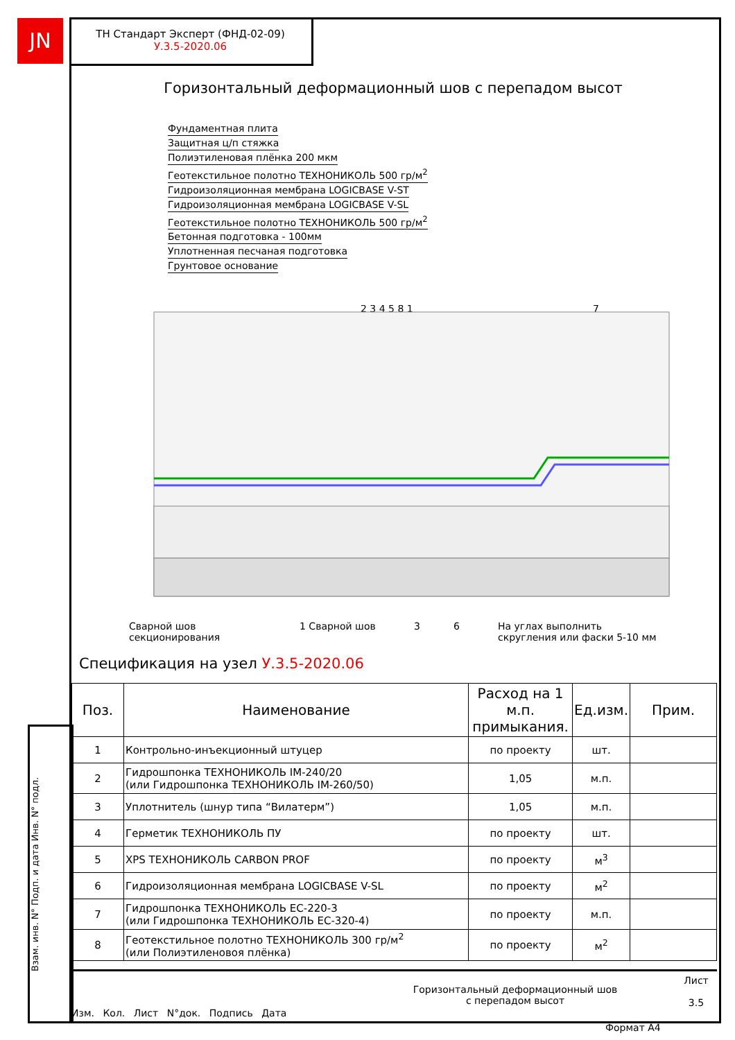JN
ТН Стандарт Эксперт (ФНД-02-09)
У.3.5-2020.06
Горизонтальный деформационный шов с перепадом высот
Фундаментная плита
Защитная ц/п стяжка
Полиэтиленовая плёнка 200 мкм
Геотекстильное полотно ТЕХНОНИКОЛЬ 500 гр/м<sup>2</sup>
Гидроизоляционная мембрана LOGICBASE V-ST
Гидроизоляционная мембрана LOGICBASE V-SL
Геотекстильное полотно ТЕХНОНИКОЛЬ 500 гр/м<sup>2</sup>
Бетонная подготовка - 100мм
Уплотненная песчаная подготовка
Грунтовое основание
2 3 4 5 8 1
7
Сварной шов
секционирования
1 Сварной шов 3 6
На углах выполнить
скругления или фаски 5-10 мм
Спецификация на узел У.3.5-2020.06
| Поз. | Наименование | Расход на 1 м.п. примыкания. | Ед.изм. | Прим. |
| --- | --- | --- | --- | --- |
| 1 | Контрольно-инъекционный штуцер | по проекту | шт. | |
| 2 | Гидрошпонка ТЕХНОНИКОЛЬ IM-240/20 (или Гидрошпонка ТЕХНОНИКОЛЬ IM-260/50) | 1,05 | м.п. | |
| 3 | Уплотнитель (шнур типа “Вилатерм”) | 1,05 | м.п. | |
| 4 | Герметик ТЕХНОНИКОЛЬ ПУ | по проекту | шт. | |
| 5 | XPS ТЕХНОНИКОЛЬ CARBON PROF | по проекту | м<sup>3</sup> | |
| 6 | Гидроизоляционная мембрана LOGICBASE V-SL | по проекту | м<sup>2</sup> | |
| 7 | Гидрошпонка ТЕХНОНИКОЛЬ EC-220-3 (или Гидрошпонка ТЕХНОНИКОЛЬ EC-320-4) | по проекту | м.п. | |
| 8 | Геотекстильное полотно ТЕХНОНИКОЛЬ 300 гр/м<sup>2</sup> (или Полиэтиленовоя плёнка) | по проекту | м<sup>2</sup> | |
Изм. Кол. Лист N°док. Подпись Дата
Горизонтальный деформационный шов
с перепадом высот
Лист
3.5
Взам. инв. N° Подп. и дата Инв. N° подл.
Формат А4